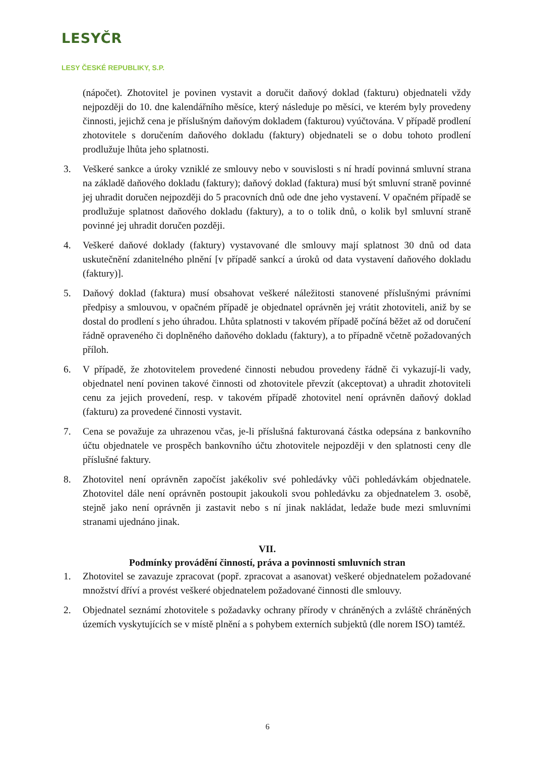LESYČR
LESY ČESKÉ REPUBLIKY, S.P.
(nápočet). Zhotovitel je povinen vystavit a doručit daňový doklad (fakturu) objednateli vždy nejpozději do 10. dne kalendářního měsíce, který následuje po měsíci, ve kterém byly provedeny činnosti, jejichž cena je příslušným daňovým dokladem (fakturou) vyúčtována. V případě prodlení zhotovitele s doručením daňového dokladu (faktury) objednateli se o dobu tohoto prodlení prodlužuje lhůta jeho splatnosti.
3. Veškeré sankce a úroky vzniklé ze smlouvy nebo v souvislosti s ní hradí povinná smluvní strana na základě daňového dokladu (faktury); daňový doklad (faktura) musí být smluvní straně povinné jej uhradit doručen nejpozději do 5 pracovních dnů ode dne jeho vystavení. V opačném případě se prodlužuje splatnost daňového dokladu (faktury), a to o tolik dnů, o kolik byl smluvní straně povinné jej uhradit doručen později.
4. Veškeré daňové doklady (faktury) vystavované dle smlouvy mají splatnost 30 dnů od data uskutečnění zdanitelného plnění [v případě sankcí a úroků od data vystavení daňového dokladu (faktury)].
5. Daňový doklad (faktura) musí obsahovat veškeré náležitosti stanovené příslušnými právními předpisy a smlouvou, v opačném případě je objednatel oprávněn jej vrátit zhotoviteli, aniž by se dostal do prodlení s jeho úhradou. Lhůta splatnosti v takovém případě počíná běžet až od doručení řádně opraveného či doplněného daňového dokladu (faktury), a to případně včetně požadovaných příloh.
6. V případě, že zhotovitelem provedené činnosti nebudou provedeny řádně či vykazují-li vady, objednatel není povinen takové činnosti od zhotovitele převzít (akceptovat) a uhradit zhotoviteli cenu za jejich provedení, resp. v takovém případě zhotovitel není oprávněn daňový doklad (fakturu) za provedené činnosti vystavit.
7. Cena se považuje za uhrazenou včas, je-li příslušná fakturovaná částka odepsána z bankovního účtu objednatele ve prospěch bankovního účtu zhotovitele nejpozději v den splatnosti ceny dle příslušné faktury.
8. Zhotovitel není oprávněn započíst jakékoliv své pohledávky vůči pohledávkám objednatele. Zhotovitel dále není oprávněn postoupit jakoukoli svou pohledávku za objednatelem 3. osobě, stejně jako není oprávněn ji zastavit nebo s ní jinak nakládat, ledaže bude mezi smluvními stranami ujednáno jinak.
VII.
Podmínky provádění činností, práva a povinnosti smluvních stran
1. Zhotovitel se zavazuje zpracovat (popř. zpracovat a asanovat) veškeré objednatelem požadované množství dříví a provést veškeré objednatelem požadované činnosti dle smlouvy.
2. Objednatel seznámí zhotovitele s požadavky ochrany přírody v chráněných a zvláště chráněných územích vyskytujících se v místě plnění a s pohybem externích subjektů (dle norem ISO) tamtéž.
6